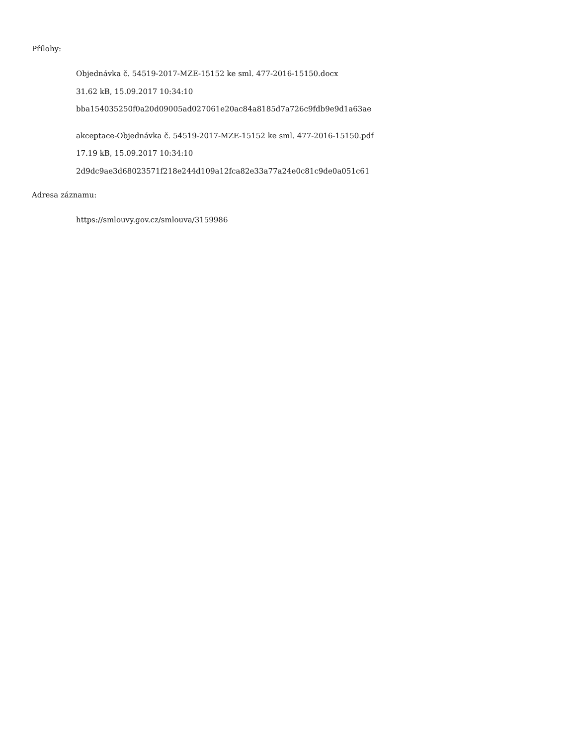Přílohy:
Objednávka č. 54519-2017-MZE-15152 ke sml. 477-2016-15150.docx
31.62 kB, 15.09.2017 10:34:10
bba154035250f0a20d09005ad027061e20ac84a8185d7a726c9fdb9e9d1a63ae
akceptace-Objednávka č. 54519-2017-MZE-15152 ke sml. 477-2016-15150.pdf
17.19 kB, 15.09.2017 10:34:10
2d9dc9ae3d68023571f218e244d109a12fca82e33a77a24e0c81c9de0a051c61
Adresa záznamu:
https://smlouvy.gov.cz/smlouva/3159986